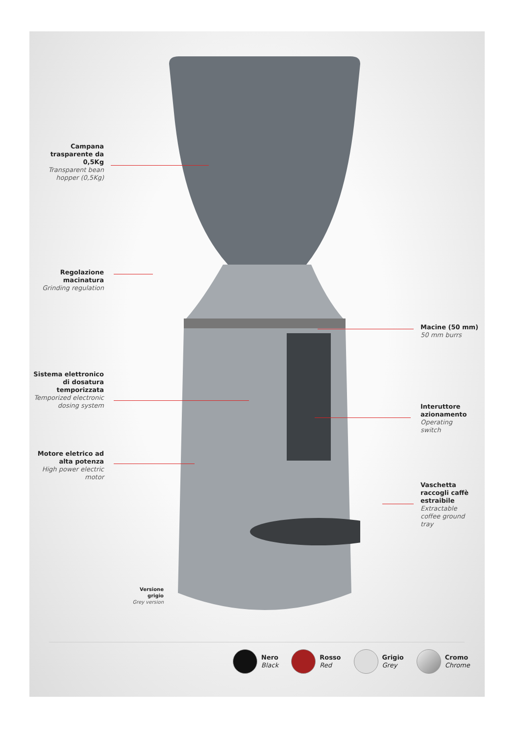Campana trasparente da 0,5Kg
Transparent bean hopper (0,5Kg)
Regolazione macinatura
Grinding regulation
Sistema elettronico di dosatura temporizzata
Temporized electronic dosing system
Motore eletrico ad alta potenza
High power electric motor
Macine (50 mm)
50 mm burrs
Interuttore azionamento
Operating switch
Vaschetta raccogli caffè estraibile
Extractable coffee ground tray
Versione grigio
Grey version
Nero
Black
Rosso
Red
Grigio
Grey
Cromo
Chrome